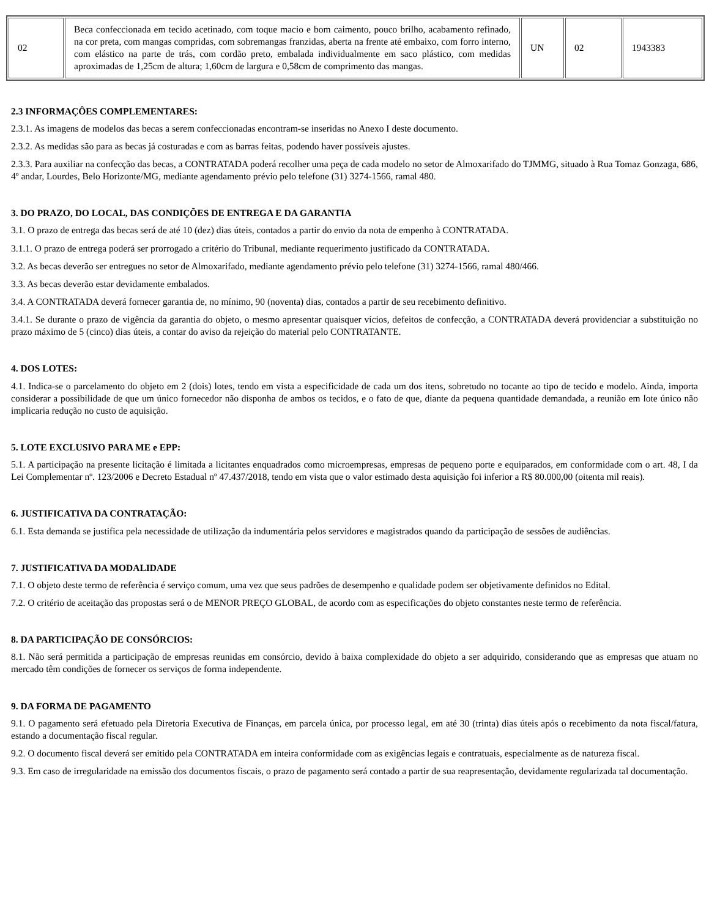| 02 | Beca confeccionada em tecido acetinado, com toque macio e bom caimento, pouco brilho, acabamento refinado, na cor preta, com mangas compridas, com sobremangas franzidas, aberta na frente até embaixo, com forro interno, com elástico na parte de trás, com cordão preto, embalada individualmente em saco plástico, com medidas aproximadas de 1,25cm de altura; 1,60cm de largura e 0,58cm de comprimento das mangas. | UN | 02 | 1943383 |
2.3 INFORMAÇÔES COMPLEMENTARES:
2.3.1. As imagens de modelos das becas a serem confeccionadas encontram-se inseridas no Anexo I deste documento.
2.3.2. As medidas são para as becas já costuradas e com as barras feitas, podendo haver possíveis ajustes.
2.3.3. Para auxiliar na confecção das becas, a CONTRATADA poderá recolher uma peça de cada modelo no setor de Almoxarifado do TJMMG, situado à Rua Tomaz Gonzaga, 686, 4º andar, Lourdes, Belo Horizonte/MG, mediante agendamento prévio pelo telefone (31) 3274-1566, ramal 480.
3. DO PRAZO, DO LOCAL, DAS CONDIÇÕES DE ENTREGA E DA GARANTIA
3.1. O prazo de entrega das becas será de até 10 (dez) dias úteis, contados a partir do envio da nota de empenho à CONTRATADA.
3.1.1. O prazo de entrega poderá ser prorrogado a critério do Tribunal, mediante requerimento justificado da CONTRATADA.
3.2. As becas deverão ser entregues no setor de Almoxarifado, mediante agendamento prévio pelo telefone (31) 3274-1566, ramal 480/466.
3.3. As becas deverão estar devidamente embalados.
3.4. A CONTRATADA deverá fornecer garantia de, no mínimo, 90 (noventa) dias, contados a partir de seu recebimento definitivo.
3.4.1. Se durante o prazo de vigência da garantia do objeto, o mesmo apresentar quaisquer vícios, defeitos de confecção, a CONTRATADA deverá providenciar a substituição no prazo máximo de 5 (cinco) dias úteis, a contar do aviso da rejeição do material pelo CONTRATANTE.
4. DOS LOTES:
4.1. Indica-se o parcelamento do objeto em 2 (dois) lotes, tendo em vista a especificidade de cada um dos itens, sobretudo no tocante ao tipo de tecido e modelo. Ainda, importa considerar a possibilidade de que um único fornecedor não disponha de ambos os tecidos, e o fato de que, diante da pequena quantidade demandada, a reunião em lote único não implicaria redução no custo de aquisição.
5. LOTE EXCLUSIVO PARA ME e EPP:
5.1. A participação na presente licitação é limitada a licitantes enquadrados como microempresas, empresas de pequeno porte e equiparados, em conformidade com o art. 48, I da Lei Complementar nº. 123/2006 e Decreto Estadual nº 47.437/2018, tendo em vista que o valor estimado desta aquisição foi inferior a R$ 80.000,00 (oitenta mil reais).
6. JUSTIFICATIVA DA CONTRATAÇÃO:
6.1. Esta demanda se justifica pela necessidade de utilização da indumentária pelos servidores e magistrados quando da participação de sessões de audiências.
7. JUSTIFICATIVA DA MODALIDADE
7.1. O objeto deste termo de referência é serviço comum, uma vez que seus padrões de desempenho e qualidade podem ser objetivamente definidos no Edital.
7.2. O critério de aceitação das propostas será o de MENOR PREÇO GLOBAL, de acordo com as especificações do objeto constantes neste termo de referência.
8. DA PARTICIPAÇÃO DE CONSÓRCIOS:
8.1. Não será permitida a participação de empresas reunidas em consórcio, devido à baixa complexidade do objeto a ser adquirido, considerando que as empresas que atuam no mercado têm condições de fornecer os serviços de forma independente.
9. DA FORMA DE PAGAMENTO
9.1. O pagamento será efetuado pela Diretoria Executiva de Finanças, em parcela única, por processo legal, em até 30 (trinta) dias úteis após o recebimento da nota fiscal/fatura, estando a documentação fiscal regular.
9.2. O documento fiscal deverá ser emitido pela CONTRATADA em inteira conformidade com as exigências legais e contratuais, especialmente as de natureza fiscal.
9.3. Em caso de irregularidade na emissão dos documentos fiscais, o prazo de pagamento será contado a partir de sua reapresentação, devidamente regularizada tal documentação.